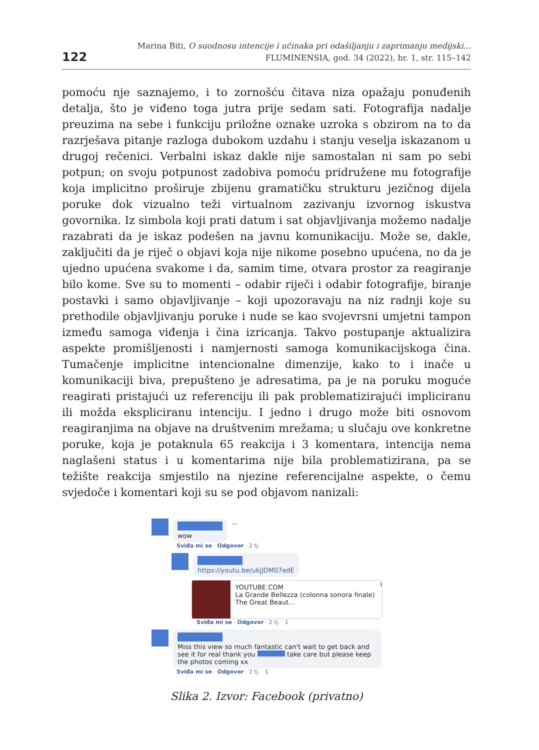122
Marina Biti, O suodnosu intencije i učinaka pri odašiljanju i zaprimanju medijski...
FLUMINENSIA, god. 34 (2022), br. 1, str. 115–142
pomoću nje saznajemo, i to zornošću čitava niza opažaju ponuđenih detalja, što je viđeno toga jutra prije sedam sati. Fotografija nadalje preuzima na sebe i funkciju priložne oznake uzroka s obzirom na to da razrješava pitanje razloga dubokom uzdahu i stanju veselja iskazanom u drugoj rečenici. Verbalni iskaz dakle nije samostalan ni sam po sebi potpun; on svoju potpunost zadobiva pomoću pridružene mu fotografije koja implicitno proširuje zbijenu gramatičku strukturu jezičnog dijela poruke dok vizualno teži virtualnom zazivanju izvornog iskustva govornika. Iz simbola koji prati datum i sat objavljivanja možemo nadalje razabrati da je iskaz podešen na javnu komunikaciju. Može se, dakle, zaključiti da je riječ o objavi koja nije nikome posebno upućena, no da je ujedno upućena svakome i da, samim time, otvara prostor za reagiranje bilo kome. Sve su to momenti – odabir riječi i odabir fotografije, biranje postavki i samo objavljivanje – koji upozoravaju na niz radnji koje su prethodile objavljivanju poruke i nude se kao svojevrsni umjetni tampon između samoga viđenja i čina izricanja. Takvo postupanje aktualizira aspekte promišljenosti i namjernosti samoga komunikacijskoga čina. Tumačenje implicitne intencionalne dimenzije, kako to i inače u komunikaciji biva, prepušteno je adresatima, pa je na poruku moguće reagirati pristajući uz referenciju ili pak problematizirajući impliciranu ili možda ekspliciranu intenciju. I jedno i drugo može biti osnovom reagiranjima na objave na društvenim mrežama; u slučaju ove konkretne poruke, koja je potaknula 65 reakcija i 3 komentara, intencija nema naglašeni status i u komentarima nije bila problematizirana, pa se težište reakcija smjestilo na njezine referencijalne aspekte, o čemu svjedoče i komentari koji su se pod objavom nanizali:
wow
...
Sviđa mi se · Odgovor · 2 tj.
https://youtu.be/ukjJDM07edE
YOUTUBE.COM
La Grande Bellezza (colonna sonora finale) The Great Beaut...
i
Sviđa mi se · Odgovor · 2 tj. 1
Miss this view so much fantastic can't wait to get back and see it for real thank you take care but please keep the photos coming xx
Sviđa mi se · Odgovor · 2 tj. 1
Slika 2. Izvor: Facebook (privatno)